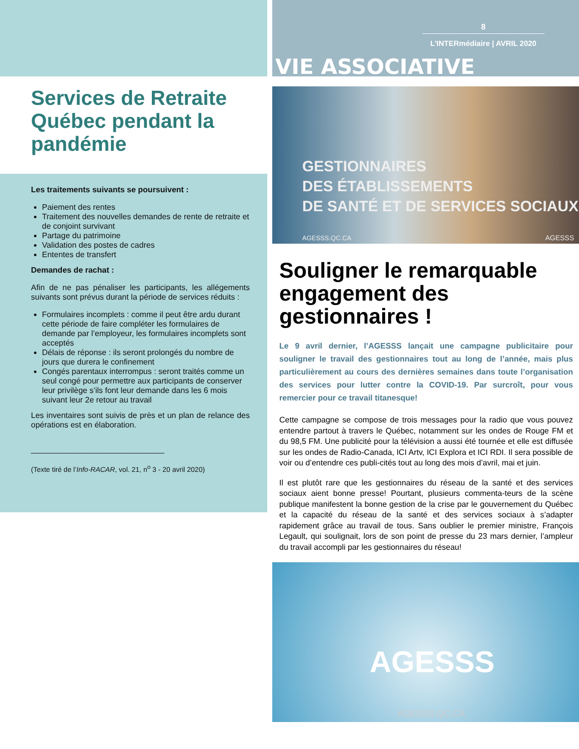Services de Retraite Québec pendant la pandémie
Les traitements suivants se poursuivent :
Paiement des rentes
Traitement des nouvelles demandes de rente de retraite et de conjoint survivant
Partage du patrimoine
Validation des postes de cadres
Ententes de transfert
Demandes de rachat :
Afin de ne pas pénaliser les participants, les allégements suivants sont prévus durant la période de services réduits :
Formulaires incomplets : comme il peut être ardu durant cette période de faire compléter les formulaires de demande par l’employeur, les formulaires incomplets sont acceptés
Délais de réponse : ils seront prolongés du nombre de jours que durera le confinement
Congés parentaux interrompus : seront traités comme un seul congé pour permettre aux participants de conserver leur privilège s’ils font leur demande dans les 6 mois suivant leur 2e retour au travail
Les inventaires sont suivis de près et un plan de relance des opérations est en élaboration.
______________________________
(Texte tiré de l’Info-RACAR, vol. 21, n<sup>o</sup> 3 - 20 avril 2020)
8
L’INTERmédiaire | AVRIL 2020
VIE ASSOCIATIVE
GESTIONNAIRES
DES ÉTABLISSEMENTS
DE SANTÉ ET DE SERVICES SOCIAUX
AGESSS.QC.CA AGESSS
Souligner le remarquable engagement des gestionnaires !
Le 9 avril dernier, l’AGESSS lançait une campagne publicitaire pour souligner le travail des gestionnaires tout au long de l’année, mais plus particulièrement au cours des dernières semaines dans toute l’organisation des services pour lutter contre la COVID-19. Par surcroît, pour vous remercier pour ce travail titanesque!
Cette campagne se compose de trois messages pour la radio que vous pouvez entendre partout à travers le Québec, notamment sur les ondes de Rouge FM et du 98,5 FM. Une publicité pour la télévision a aussi été tournée et elle est diffusée sur les ondes de Radio-Canada, ICI Artv, ICI Explora et ICI RDI. Il sera possible de voir ou d’entendre ces publi-cités tout au long des mois d’avril, mai et juin.
Il est plutôt rare que les gestionnaires du réseau de la santé et des services sociaux aient bonne presse! Pourtant, plusieurs commenta-teurs de la scène publique manifestent la bonne gestion de la crise par le gouvernement du Québec et la capacité du réseau de la santé et des services sociaux à s’adapter rapidement grâce au travail de tous. Sans oublier le premier ministre, François Legault, qui soulignait, lors de son point de presse du 23 mars dernier, l’ampleur du travail accompli par les gestionnaires du réseau!
AGESSS
AGESSS.QC.CA